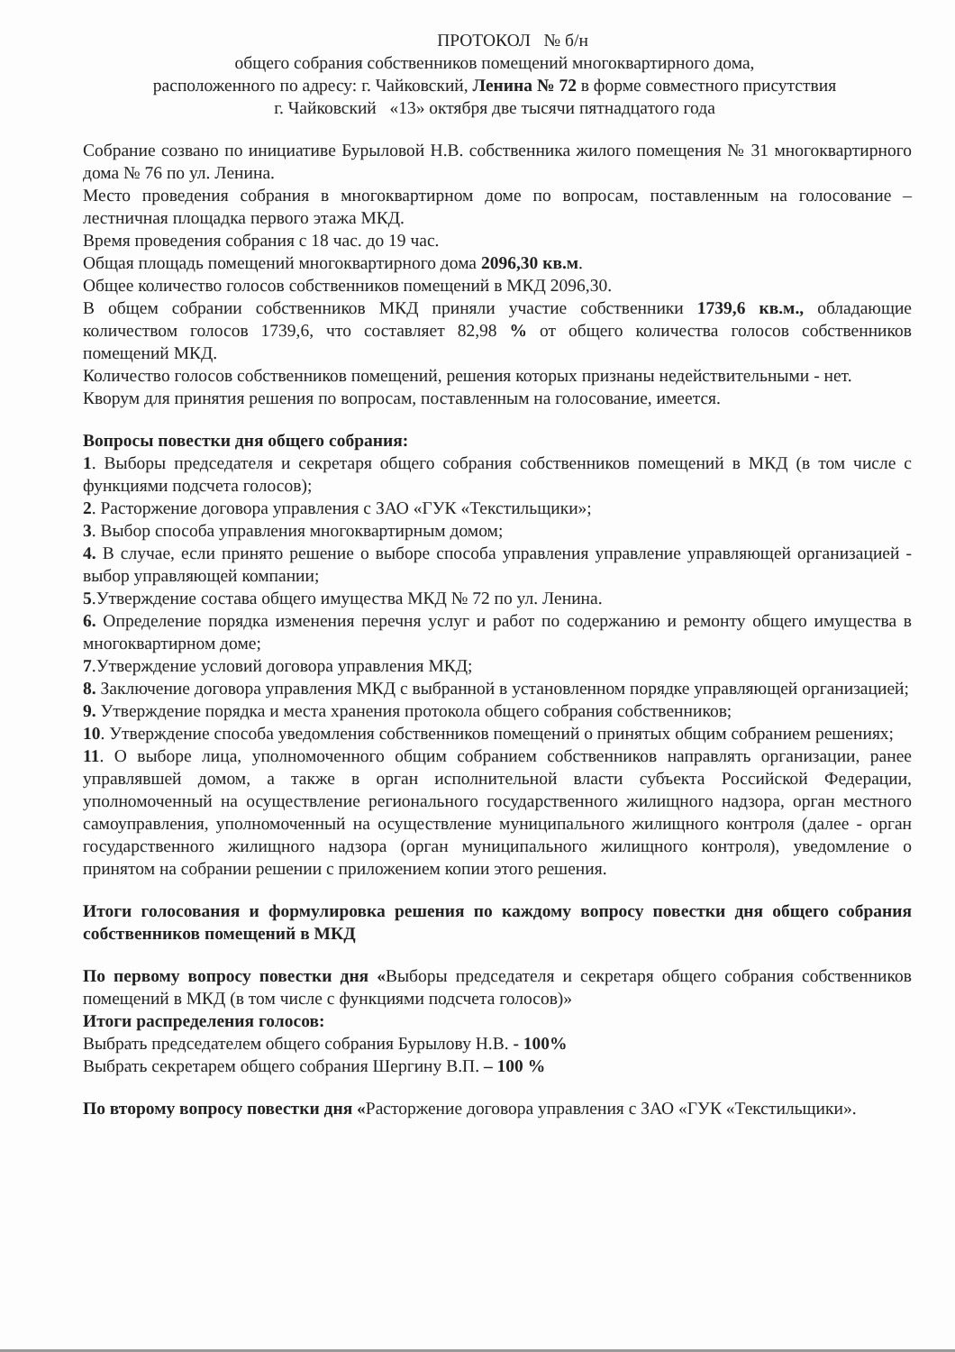ПРОТОКОЛ № б/н
общего собрания собственников помещений многоквартирного дома,
расположенного по адресу: г. Чайковский, Ленина № 72 в форме совместного присутствия
г. Чайковский «13» октября две тысячи пятнадцатого года
Собрание созвано по инициативе Бурыловой Н.В. собственника жилого помещения № 31 многоквартирного дома № 76 по ул. Ленина.
Место проведения собрания в многоквартирном доме по вопросам, поставленным на голосование – лестничная площадка первого этажа МКД.
Время проведения собрания с 18 час. до 19 час.
Общая площадь помещений многоквартирного дома 2096,30 кв.м.
Общее количество голосов собственников помещений в МКД 2096,30.
В общем собрании собственников МКД приняли участие собственники 1739,6 кв.м., обладающие количеством голосов 1739,6, что составляет 82,98 % от общего количества голосов собственников помещений МКД.
Количество голосов собственников помещений, решения которых признаны недействительными - нет.
Кворум для принятия решения по вопросам, поставленным на голосование, имеется.
Вопросы повестки дня общего собрания:
1. Выборы председателя и секретаря общего собрания собственников помещений в МКД (в том числе с функциями подсчета голосов);
2. Расторжение договора управления с ЗАО «ГУК «Текстильщики»;
3. Выбор способа управления многоквартирным домом;
4. В случае, если принято решение о выборе способа управления управление управляющей организацией - выбор управляющей компании;
5.Утверждение состава общего имущества МКД № 72 по ул. Ленина.
6. Определение порядка изменения перечня услуг и работ по содержанию и ремонту общего имущества в многоквартирном доме;
7.Утверждение условий договора управления МКД;
8. Заключение договора управления МКД с выбранной в установленном порядке управляющей организацией;
9. Утверждение порядка и места хранения протокола общего собрания собственников;
10. Утверждение способа уведомления собственников помещений о принятых общим собранием решениях;
11. О выборе лица, уполномоченного общим собранием собственников направлять организации, ранее управлявшей домом, а также в орган исполнительной власти субъекта Российской Федерации, уполномоченный на осуществление регионального государственного жилищного надзора, орган местного самоуправления, уполномоченный на осуществление муниципального жилищного контроля (далее - орган государственного жилищного надзора (орган муниципального жилищного контроля), уведомление о принятом на собрании решении с приложением копии этого решения.
Итоги голосования и формулировка решения по каждому вопросу повестки дня общего собрания собственников помещений в МКД
По первому вопросу повестки дня «Выборы председателя и секретаря общего собрания собственников помещений в МКД (в том числе с функциями подсчета голосов)»
Итоги распределения голосов:
Выбрать председателем общего собрания Бурылову Н.В. - 100%
Выбрать секретарем общего собрания Шергину В.П. – 100 %
По второму вопросу повестки дня «Расторжение договора управления с ЗАО «ГУК «Текстильщики».